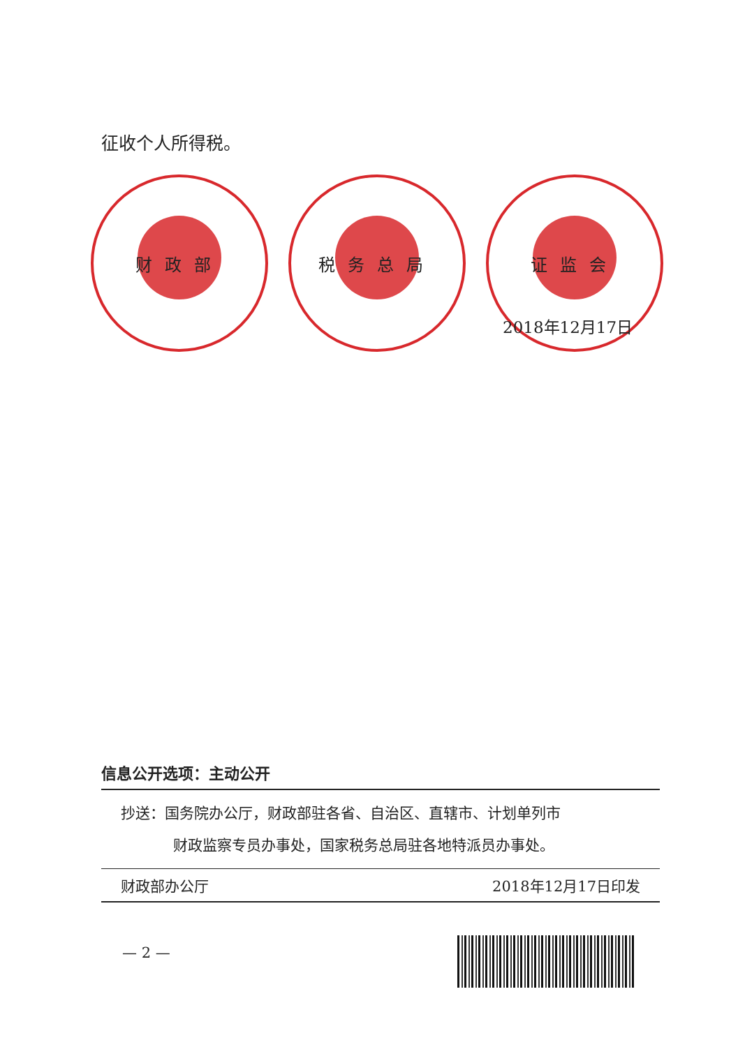征收个人所得税。
财政部 税务总局 证监会
2018年12月17日
信息公开选项：主动公开
抄送：国务院办公厅，财政部驻各省、自治区、直辖市、计划单列市
财政监察专员办事处，国家税务总局驻各地特派员办事处。
财政部办公厅 2018年12月17日印发
— 2 —